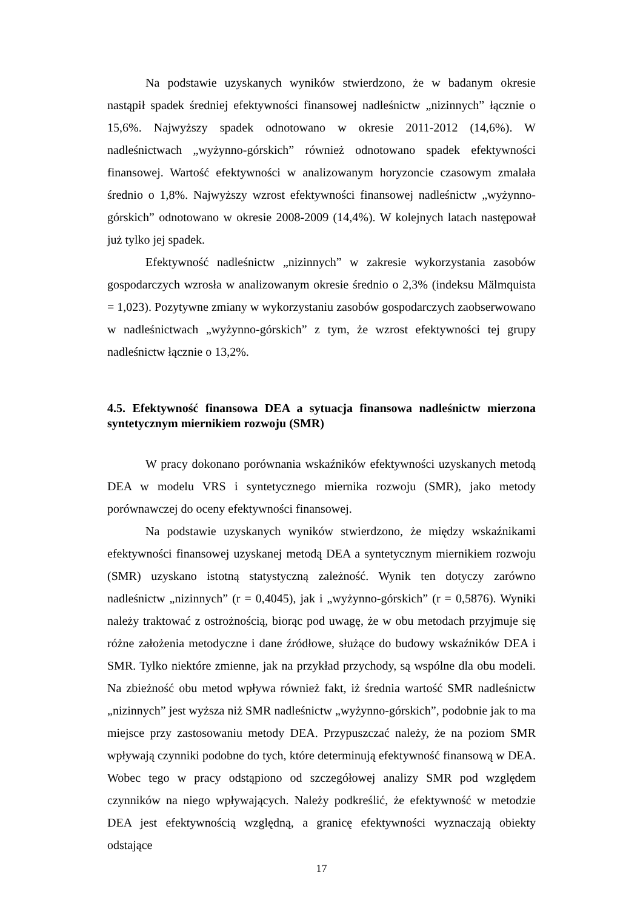Na podstawie uzyskanych wyników stwierdzono, że w badanym okresie nastąpił spadek średniej efektywności finansowej nadleśnictw „nizinnych” łącznie o 15,6%. Najwyższy spadek odnotowano w okresie 2011-2012 (14,6%). W nadleśnictwach „wyżynno-górskich” również odnotowano spadek efektywności finansowej. Wartość efektywności w analizowanym horyzoncie czasowym zmalała średnio o 1,8%. Najwyższy wzrost efektywności finansowej nadleśnictw „wyżynno-górskich” odnotowano w okresie 2008-2009 (14,4%). W kolejnych latach następował już tylko jej spadek.
Efektywność nadleśnictw „nizinnych” w zakresie wykorzystania zasobów gospodarczych wzrosła w analizowanym okresie średnio o 2,3% (indeksu Mälmquista = 1,023). Pozytywne zmiany w wykorzystaniu zasobów gospodarczych zaobserwowano w nadleśnictwach „wyżynno-górskich” z tym, że wzrost efektywności tej grupy nadleśnictw łącznie o 13,2%.
4.5. Efektywność finansowa DEA a sytuacja finansowa nadleśnictw mierzona syntetycznym miernikiem rozwoju (SMR)
W pracy dokonano porównania wskaźników efektywności uzyskanych metodą DEA w modelu VRS i syntetycznego miernika rozwoju (SMR), jako metody porównawczej do oceny efektywności finansowej.
Na podstawie uzyskanych wyników stwierdzono, że między wskaźnikami efektywności finansowej uzyskanej metodą DEA a syntetycznym miernikiem rozwoju (SMR) uzyskano istotną statystyczną zależność. Wynik ten dotyczy zarówno nadleśnictw „nizinnych” (r = 0,4045), jak i „wyżynno-górskich” (r = 0,5876). Wyniki należy traktować z ostrożnością, biorąc pod uwagę, że w obu metodach przyjmuje się różne założenia metodyczne i dane źródłowe, służące do budowy wskaźników DEA i SMR. Tylko niektóre zmienne, jak na przykład przychody, są wspólne dla obu modeli. Na zbieżność obu metod wpływa również fakt, iż średnia wartość SMR nadleśnictw „nizinnych” jest wyższa niż SMR nadleśnictw „wyżynno-górskich”, podobnie jak to ma miejsce przy zastosowaniu metody DEA. Przypuszczać należy, że na poziom SMR wpływają czynniki podobne do tych, które determinują efektywność finansową w DEA. Wobec tego w pracy odstąpiono od szczegółowej analizy SMR pod względem czynników na niego wpływających. Należy podkreślić, że efektywność w metodzie DEA jest efektywnością względną, a granicę efektywności wyznaczają obiekty odstające
17